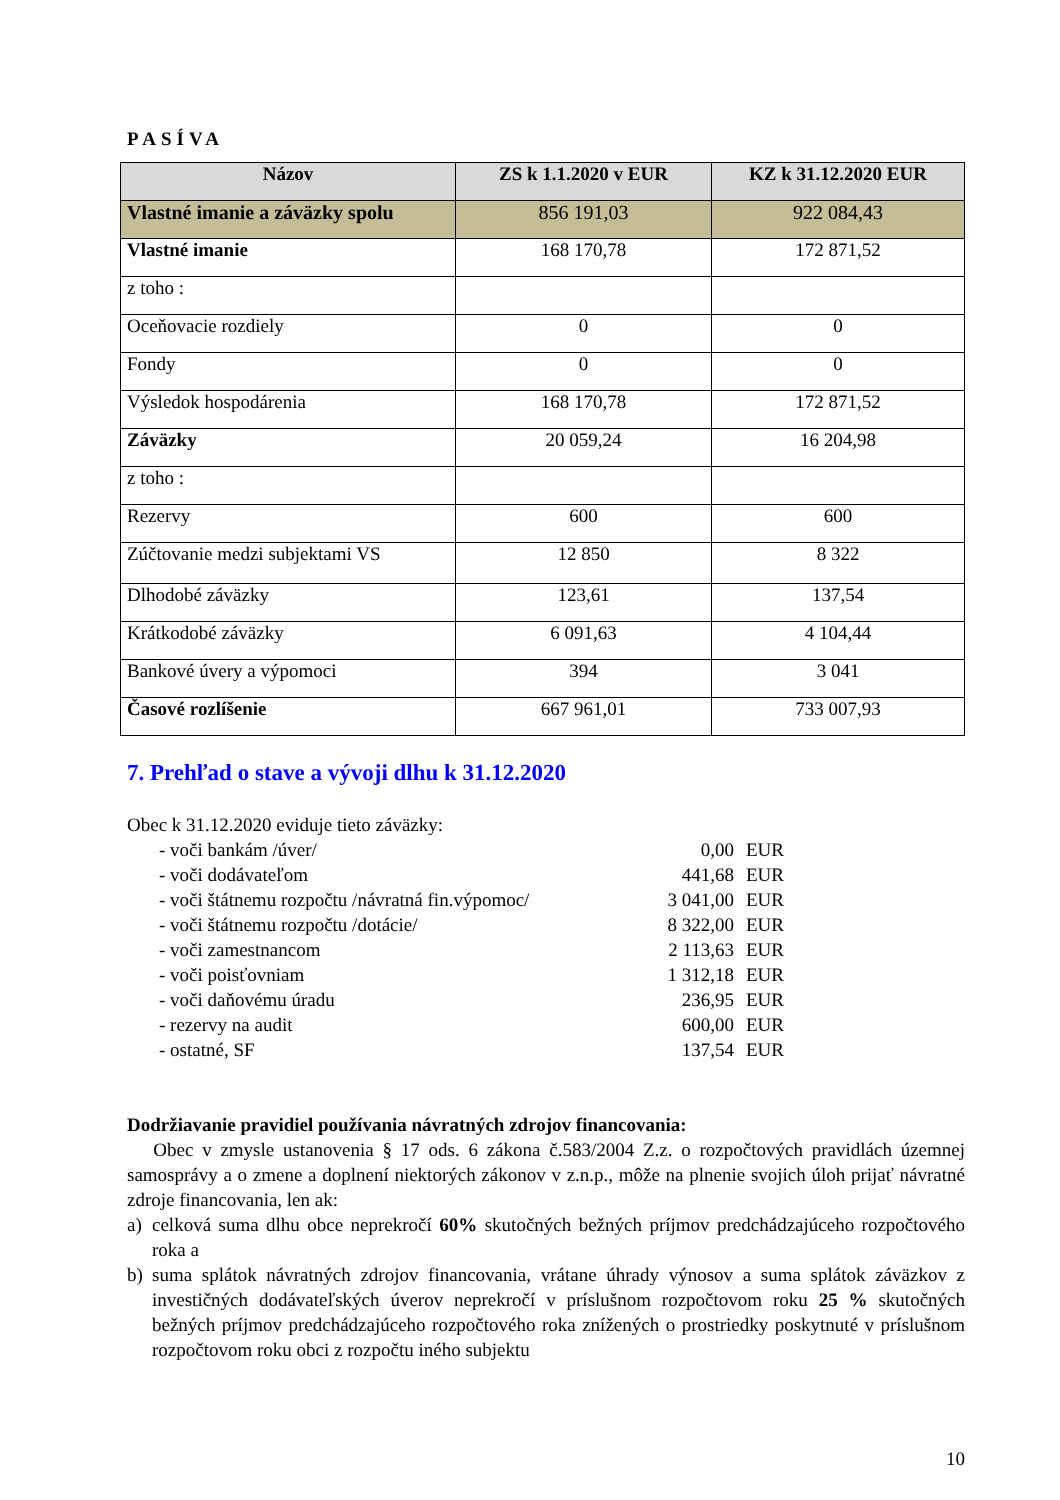PASÍVA
| Názov | ZS k 1.1.2020 v EUR | KZ k 31.12.2020 EUR |
| --- | --- | --- |
| Vlastné imanie a záväzky spolu | 856 191,03 | 922 084,43 |
| Vlastné imanie | 168 170,78 | 172 871,52 |
| z toho : | | |
| Oceňovacie rozdiely | 0 | 0 |
| Fondy | 0 | 0 |
| Výsledok hospodárenia | 168 170,78 | 172 871,52 |
| Záväzky | 20 059,24 | 16 204,98 |
| z toho : | | |
| Rezervy | 600 | 600 |
| Zúčtovanie medzi subjektami VS | 12 850 | 8 322 |
| Dlhodobé záväzky | 123,61 | 137,54 |
| Krátkodobé záväzky | 6 091,63 | 4 104,44 |
| Bankové úvery a výpomoci | 394 | 3 041 |
| Časové rozlíšenie | 667 961,01 | 733 007,93 |
7. Prehľad o stave a vývoji dlhu k 31.12.2020
Obec k 31.12.2020 eviduje tieto záväzky:
- voči bankám /úver/ 0,00 EUR
- voči dodávateľom 441,68 EUR
- voči štátnemu rozpočtu /návratná fin.výpomoc/ 3 041,00 EUR
- voči štátnemu rozpočtu /dotácie/ 8 322,00 EUR
- voči zamestnancom 2 113,63 EUR
- voči poisťovniam 1 312,18 EUR
- voči daňovému úradu 236,95 EUR
- rezervy na audit 600,00 EUR
- ostatné, SF 137,54 EUR
Dodržiavanie pravidiel používania návratných zdrojov financovania:
Obec v zmysle ustanovenia § 17 ods. 6 zákona č.583/2004 Z.z. o rozpočtových pravidlách územnej samosprávy a o zmene a doplnení niektorých zákonov v z.n.p., môže na plnenie svojich úloh prijať návratné zdroje financovania, len ak:
a) celková suma dlhu obce neprekročí 60% skutočných bežných príjmov predchádzajúceho rozpočtového roka a
b) suma splátok návratných zdrojov financovania, vrátane úhrady výnosov a suma splátok záväzkov z investičných dodávateľských úverov neprekročí v príslušnom rozpočtovom roku 25 % skutočných bežných príjmov predchádzajúceho rozpočtového roka znížených o prostriedky poskytnuté v príslušnom rozpočtovom roku obci z rozpočtu iného subjektu
10